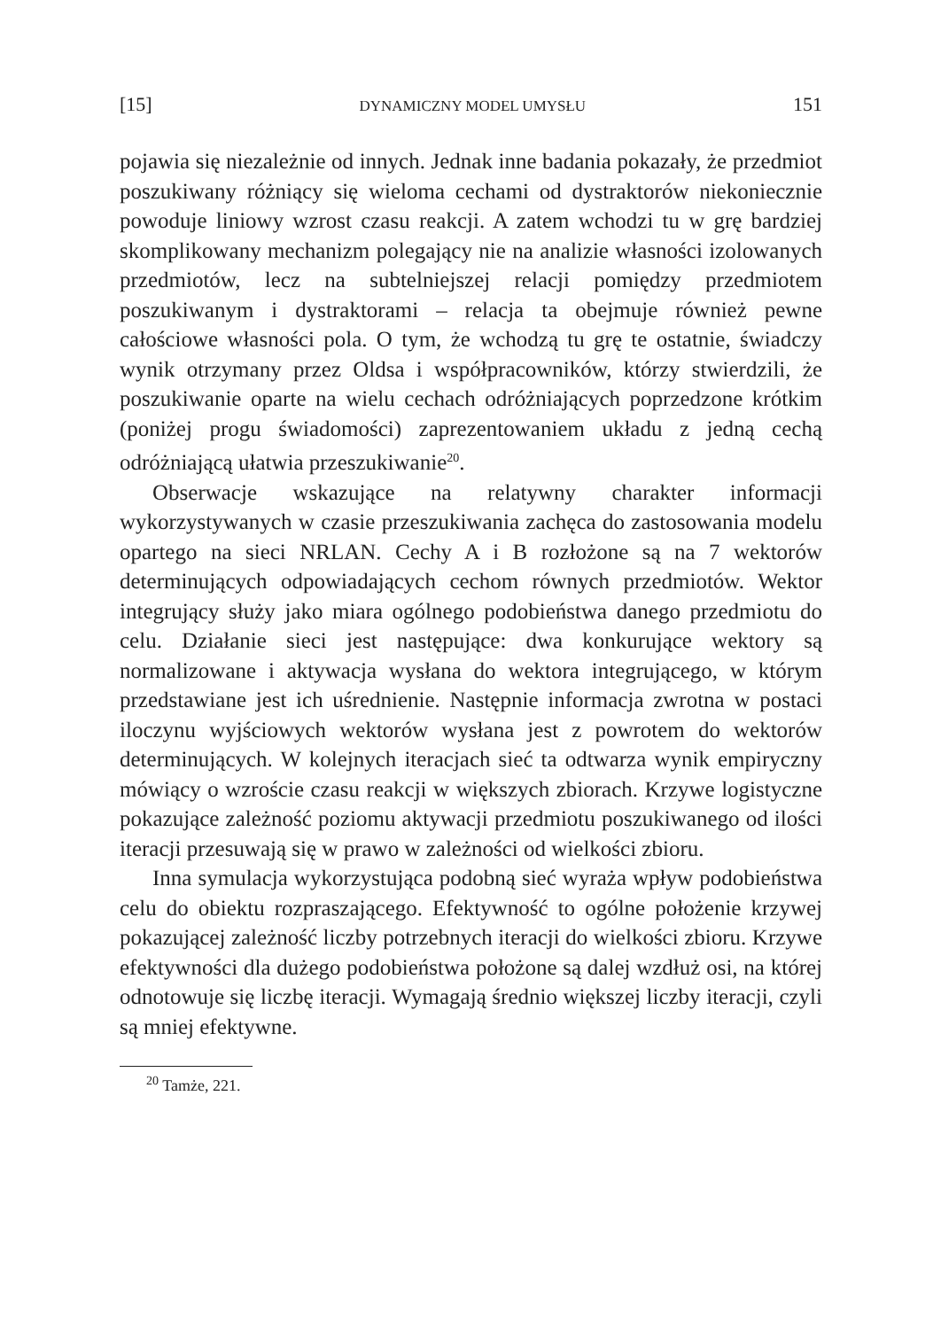[15] DYNAMICZNY MODEL UMYSŁU 151
pojawia się niezależnie od innych. Jednak inne badania pokazały, że przedmiot poszukiwany różniący się wieloma cechami od dystraktorów niekoniecznie powoduje liniowy wzrost czasu reakcji. A zatem wchodzi tu w grę bardziej skomplikowany mechanizm polegający nie na analizie własności izolowanych przedmiotów, lecz na subtelniejszej relacji pomiędzy przedmiotem poszukiwanym i dystraktorami – relacja ta obejmuje również pewne całościowe własności pola. O tym, że wchodzą tu grę te ostatnie, świadczy wynik otrzymany przez Oldsa i współpracowników, którzy stwierdzili, że poszukiwanie oparte na wielu cechach odróżniających poprzedzone krótkim (poniżej progu świadomości) zaprezentowaniem układu z jedną cechą odróżniającą ułatwia przeszukiwanie<sup>20</sup>.
Obserwacje wskazujące na relatywny charakter informacji wykorzystywanych w czasie przeszukiwania zachęca do zastosowania modelu opartego na sieci NRLAN. Cechy A i B rozłożone są na 7 wektorów determinujących odpowiadających cechom równych przedmiotów. Wektor integrujący służy jako miara ogólnego podobieństwa danego przedmiotu do celu. Działanie sieci jest następujące: dwa konkurujące wektory są normalizowane i aktywacja wysłana do wektora integrującego, w którym przedstawiane jest ich uśrednienie. Następnie informacja zwrotna w postaci iloczynu wyjściowych wektorów wysłana jest z powrotem do wektorów determinujących. W kolejnych iteracjach sieć ta odtwarza wynik empiryczny mówiący o wzroście czasu reakcji w większych zbiorach. Krzywe logistyczne pokazujące zależność poziomu aktywacji przedmiotu poszukiwanego od ilości iteracji przesuwają się w prawo w zależności od wielkości zbioru.
Inna symulacja wykorzystująca podobną sieć wyraża wpływ podobieństwa celu do obiektu rozpraszającego. Efektywność to ogólne położenie krzywej pokazującej zależność liczby potrzebnych iteracji do wielkości zbioru. Krzywe efektywności dla dużego podobieństwa położone są dalej wzdłuż osi, na której odnotowuje się liczbę iteracji. Wymagają średnio większej liczby iteracji, czyli są mniej efektywne.
<sup>20</sup> Tamże, 221.